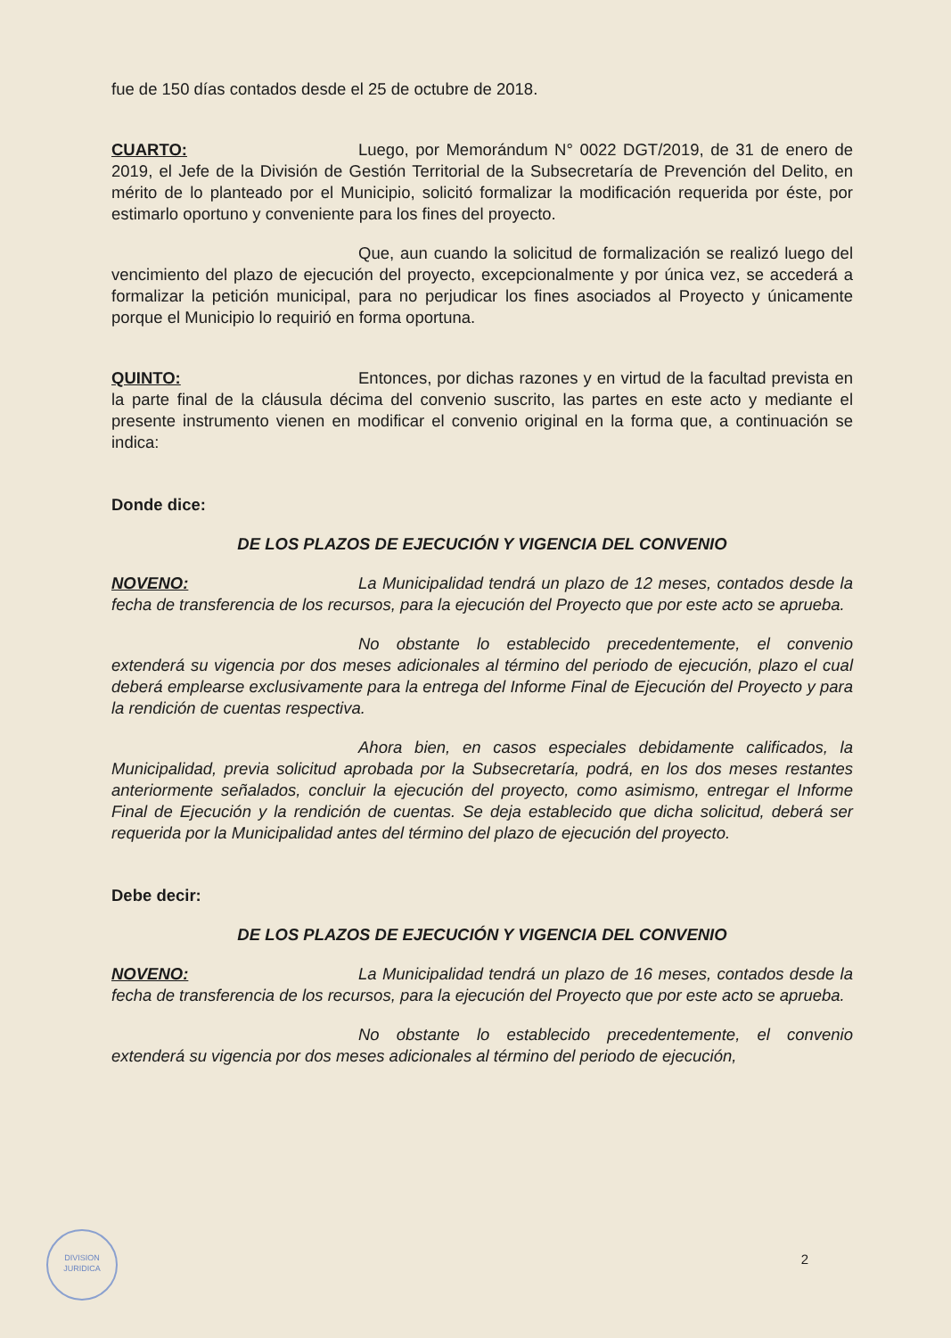fue de 150 días contados desde el 25 de octubre de 2018.
CUARTO: Luego, por Memorándum N° 0022 DGT/2019, de 31 de enero de 2019, el Jefe de la División de Gestión Territorial de la Subsecretaría de Prevención del Delito, en mérito de lo planteado por el Municipio, solicitó formalizar la modificación requerida por éste, por estimarlo oportuno y conveniente para los fines del proyecto.
Que, aun cuando la solicitud de formalización se realizó luego del vencimiento del plazo de ejecución del proyecto, excepcionalmente y por única vez, se accederá a formalizar la petición municipal, para no perjudicar los fines asociados al Proyecto y únicamente porque el Municipio lo requirió en forma oportuna.
QUINTO: Entonces, por dichas razones y en virtud de la facultad prevista en la parte final de la cláusula décima del convenio suscrito, las partes en este acto y mediante el presente instrumento vienen en modificar el convenio original en la forma que, a continuación se indica:
Donde dice:
DE LOS PLAZOS DE EJECUCIÓN Y VIGENCIA DEL CONVENIO
NOVENO: La Municipalidad tendrá un plazo de 12 meses, contados desde la fecha de transferencia de los recursos, para la ejecución del Proyecto que por este acto se aprueba.
No obstante lo establecido precedentemente, el convenio extenderá su vigencia por dos meses adicionales al término del periodo de ejecución, plazo el cual deberá emplearse exclusivamente para la entrega del Informe Final de Ejecución del Proyecto y para la rendición de cuentas respectiva.
Ahora bien, en casos especiales debidamente calificados, la Municipalidad, previa solicitud aprobada por la Subsecretaría, podrá, en los dos meses restantes anteriormente señalados, concluir la ejecución del proyecto, como asimismo, entregar el Informe Final de Ejecución y la rendición de cuentas. Se deja establecido que dicha solicitud, deberá ser requerida por la Municipalidad antes del término del plazo de ejecución del proyecto.
Debe decir:
DE LOS PLAZOS DE EJECUCIÓN Y VIGENCIA DEL CONVENIO
NOVENO: La Municipalidad tendrá un plazo de 16 meses, contados desde la fecha de transferencia de los recursos, para la ejecución del Proyecto que por este acto se aprueba.
No obstante lo establecido precedentemente, el convenio extenderá su vigencia por dos meses adicionales al término del periodo de ejecución,
DIVISION
JURIDICA
2